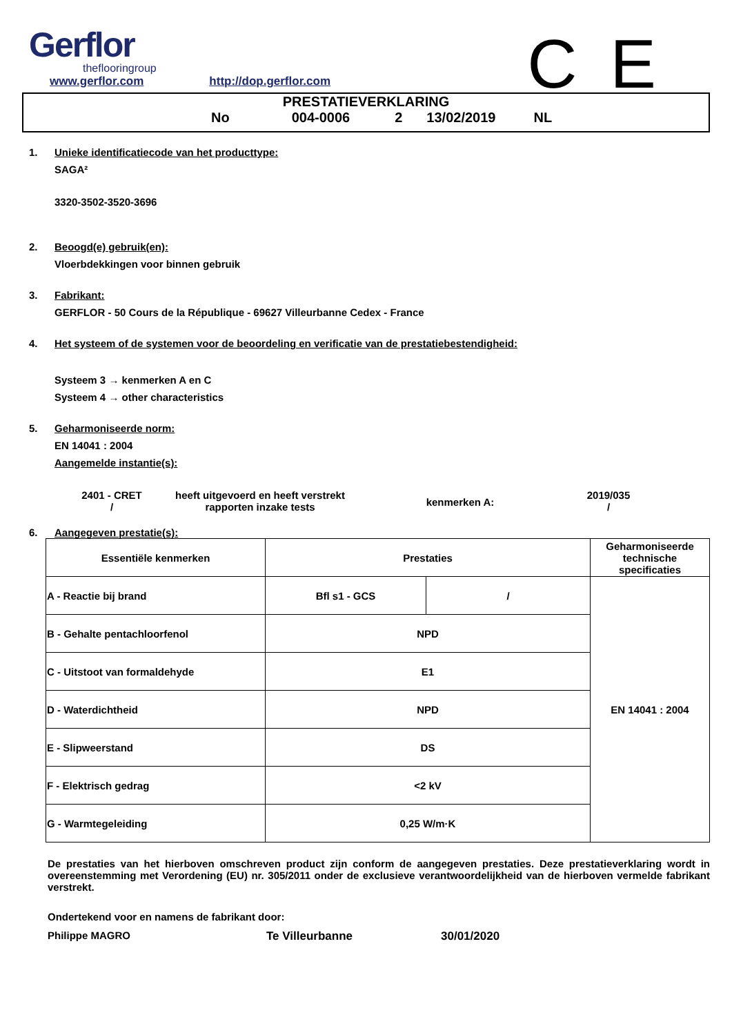Gerflor
theflooringroup
C E
www.gerflor.com http://dop.gerflor.com
PRESTATIEVERKLARING
No 004-0006 2 13/02/2019 NL
1. Unieke identificatiecode van het producttype:
SAGA²
3320-3502-3520-3696
2. Beoogd(e) gebruik(en):
Vloerbdekkingen voor binnen gebruik
3. Fabrikant:
GERFLOR - 50 Cours de la République - 69627 Villeurbanne Cedex - France
4. Het systeem of de systemen voor de beoordeling en verificatie van de prestatiebestendigheid:
Systeem 3 → kenmerken A en C
Systeem 4 → other characteristics
5. Geharmoniseerde norm:
EN 14041 : 2004
Aangemelde instantie(s):
2401 - CRET
/
heeft uitgevoerd en heeft verstrekt rapporten inzake tests
kenmerken A:
2019/035
/
6. Aangegeven prestatie(s):
| Essentiële kenmerken | Prestaties | | Geharmoniseerde technische specificaties |
| --- | --- | --- | --- |
| A - Reactie bij brand | Bfl s1 - GCS | / | EN 14041 : 2004 |
| B - Gehalte pentachloorfenol | NPD | | |
| C - Uitstoot van formaldehyde | E1 | | |
| D - Waterdichtheid | NPD | | |
| E - Slipweerstand | DS | | |
| F - Elektrisch gedrag | <2 kV | | |
| G - Warmtegeleiding | 0,25 W/m·K | | |
De prestaties van het hierboven omschreven product zijn conform de aangegeven prestaties. Deze prestatieverklaring wordt in overeenstemming met Verordening (EU) nr. 305/2011 onder de exclusieve verantwoordelijkheid van de hierboven vermelde fabrikant verstrekt.
Ondertekend voor en namens de fabrikant door:
Philippe MAGRO Te Villeurbanne 30/01/2020